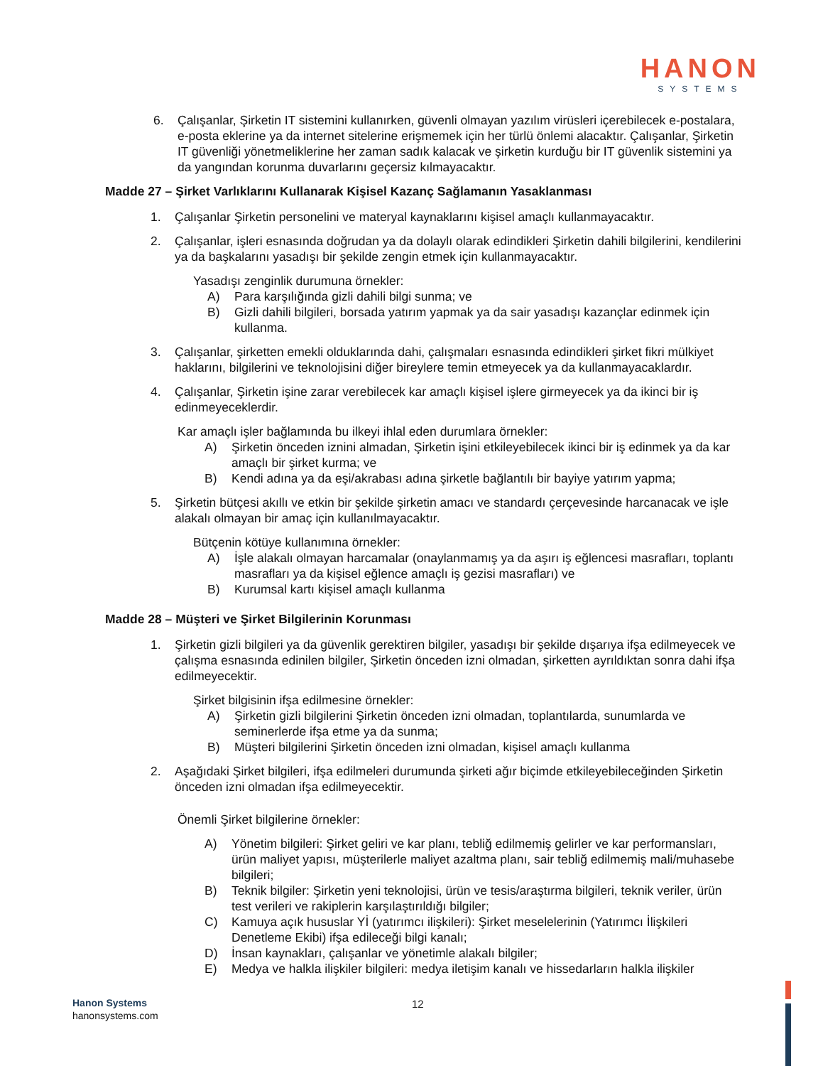HANON
SYSTEMS
6. Çalışanlar, Şirketin IT sistemini kullanırken, güvenli olmayan yazılım virüsleri içerebilecek e-postalara, e-posta eklerine ya da internet sitelerine erişmemek için her türlü önlemi alacaktır. Çalışanlar, Şirketin IT güvenliği yönetmeliklerine her zaman sadık kalacak ve şirketin kurduğu bir IT güvenlik sistemini ya da yangından korunma duvarlarını geçersiz kılmayacaktır.
Madde 27 – Şirket Varlıklarını Kullanarak Kişisel Kazanç Sağlamanın Yasaklanması
1. Çalışanlar Şirketin personelini ve materyal kaynaklarını kişisel amaçlı kullanmayacaktır.
2. Çalışanlar, işleri esnasında doğrudan ya da dolaylı olarak edindikleri Şirketin dahili bilgilerini, kendilerini ya da başkalarını yasadışı bir şekilde zengin etmek için kullanmayacaktır.
Yasadışı zenginlik durumuna örnekler:
A) Para karşılığında gizli dahili bilgi sunma; ve
B) Gizli dahili bilgileri, borsada yatırım yapmak ya da sair yasadışı kazançlar edinmek için kullanma.
3. Çalışanlar, şirketten emekli olduklarında dahi, çalışmaları esnasında edindikleri şirket fikri mülkiyet haklarını, bilgilerini ve teknolojisini diğer bireylere temin etmeyecek ya da kullanmayacaklardır.
4. Çalışanlar, Şirketin işine zarar verebilecek kar amaçlı kişisel işlere girmeyecek ya da ikinci bir iş edinmeyeceklerdir.
Kar amaçlı işler bağlamında bu ilkeyi ihlal eden durumlara örnekler:
A) Şirketin önceden iznini almadan, Şirketin işini etkileyebilecek ikinci bir iş edinmek ya da kar amaçlı bir şirket kurma; ve
B) Kendi adına ya da eşi/akrabası adına şirketle bağlantılı bir bayiye yatırım yapma;
5. Şirketin bütçesi akıllı ve etkin bir şekilde şirketin amacı ve standardı çerçevesinde harcanacak ve işle alakalı olmayan bir amaç için kullanılmayacaktır.
Bütçenin kötüye kullanımına örnekler:
A) İşle alakalı olmayan harcamalar (onaylanmamış ya da aşırı iş eğlencesi masrafları, toplantı masrafları ya da kişisel eğlence amaçlı iş gezisi masrafları) ve
B) Kurumsal kartı kişisel amaçlı kullanma
Madde 28 – Müşteri ve Şirket Bilgilerinin Korunması
1. Şirketin gizli bilgileri ya da güvenlik gerektiren bilgiler, yasadışı bir şekilde dışarıya ifşa edilmeyecek ve çalışma esnasında edinilen bilgiler, Şirketin önceden izni olmadan, şirketten ayrıldıktan sonra dahi ifşa edilmeyecektir.
Şirket bilgisinin ifşa edilmesine örnekler:
A) Şirketin gizli bilgilerini Şirketin önceden izni olmadan, toplantılarda, sunumlarda ve seminerlerde ifşa etme ya da sunma;
B) Müşteri bilgilerini Şirketin önceden izni olmadan, kişisel amaçlı kullanma
2. Aşağıdaki Şirket bilgileri, ifşa edilmeleri durumunda şirketi ağır biçimde etkileyebileceğinden Şirketin önceden izni olmadan ifşa edilmeyecektir.
Önemli Şirket bilgilerine örnekler:
A) Yönetim bilgileri: Şirket geliri ve kar planı, tebliğ edilmemiş gelirler ve kar performansları, ürün maliyet yapısı, müşterilerle maliyet azaltma planı, sair tebliğ edilmemiş mali/muhasebe bilgileri;
B) Teknik bilgiler: Şirketin yeni teknolojisi, ürün ve tesis/araştırma bilgileri, teknik veriler, ürün test verileri ve rakiplerin karşılaştırıldığı bilgiler;
C) Kamuya açık hususlar Yİ (yatırımcı ilişkileri): Şirket meselelerinin (Yatırımcı İlişkileri Denetleme Ekibi) ifşa edileceği bilgi kanalı;
D) İnsan kaynakları, çalışanlar ve yönetimle alakalı bilgiler;
E) Medya ve halkla ilişkiler bilgileri: medya iletişim kanalı ve hissedarların halkla ilişkiler
Hanon Systems
hanonsystems.com
12